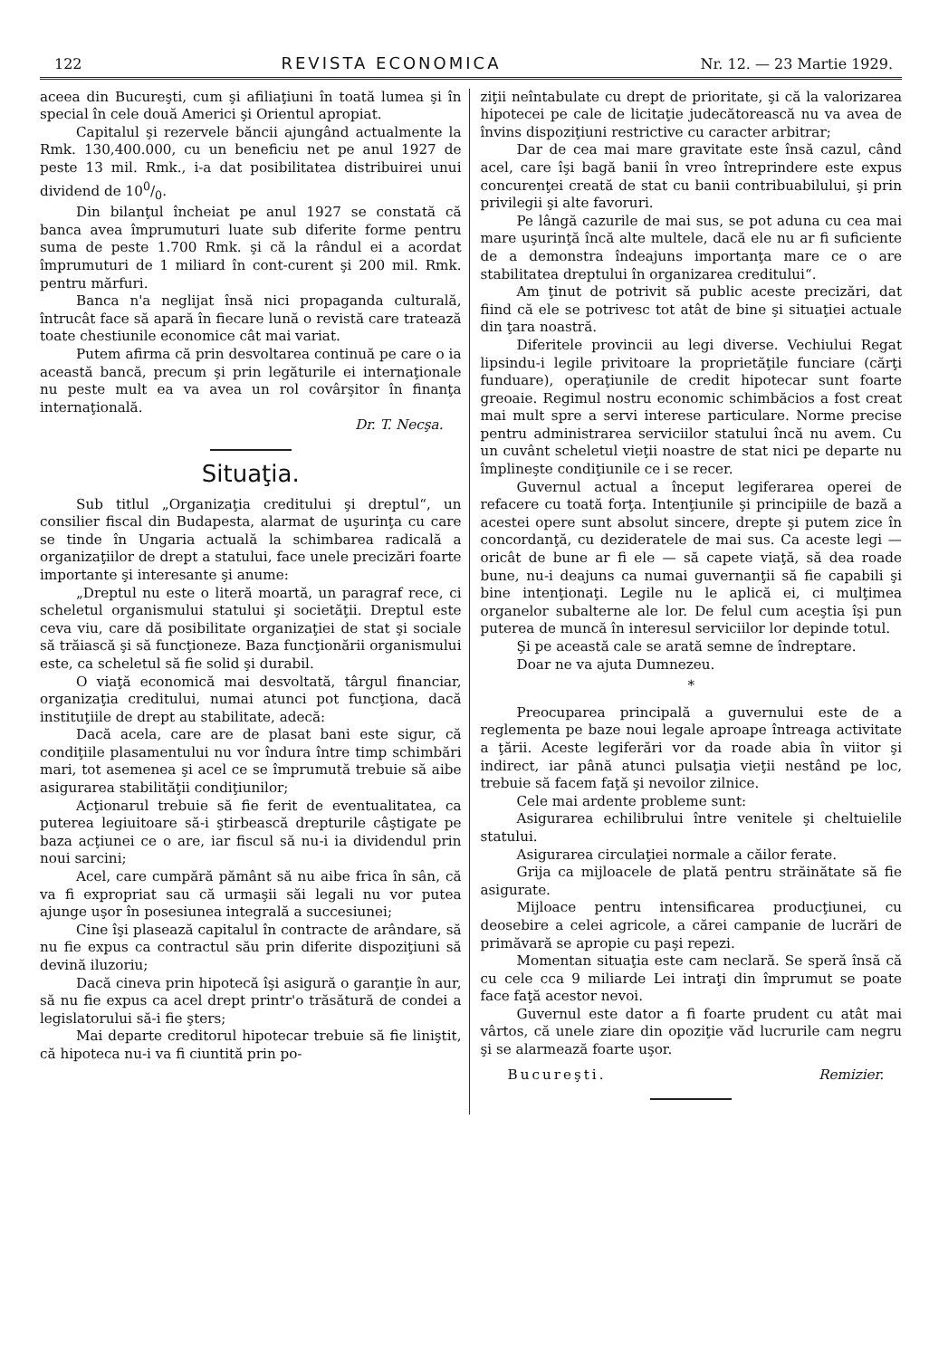122 REVISTA ECONOMICA Nr. 12. — 23 Martie 1929.
aceea din Bucureşti, cum şi afiliaţiuni în toată lumea şi în special în cele două Americi şi Orientul apropiat.
Capitalul şi rezervele băncii ajungând actualmente la Rmk. 130,400.000, cu un beneficiu net pe anul 1927 de peste 13 mil. Rmk., i-a dat posibilitatea distribuirei unui dividend de 100/0.
Din bilanţul încheiat pe anul 1927 se constată că banca avea împrumuturi luate sub diferite forme pentru suma de peste 1.700 Rmk. şi că la rândul ei a acordat împrumuturi de 1 miliard în cont-curent şi 200 mil. Rmk. pentru mărfuri.
Banca n'a neglijat însă nici propaganda culturală, întrucât face să apară în fiecare lună o revistă care tratează toate chestiunile economice cât mai variat.
Putem afirma că prin desvoltarea continuă pe care o ia această bancă, precum şi prin legăturile ei internaţionale nu peste mult ea va avea un rol covârşitor în finanţa internaţională.
Dr. T. Necşa.
Situaţia.
Sub titlul „Organizaţia creditului şi dreptul“, un consilier fiscal din Budapesta, alarmat de uşurinţa cu care se tinde în Ungaria actuală la schimbarea radicală a organizaţiilor de drept a statului, face unele precizări foarte importante şi interesante şi anume:
„Dreptul nu este o literă moartă, un paragraf rece, ci scheletul organismului statului şi societăţii. Dreptul este ceva viu, care dă posibilitate organizaţiei de stat şi sociale să trăiască şi să funcţioneze. Baza funcţionării organismului este, ca scheletul să fie solid şi durabil.
O viaţă economică mai desvoltată, târgul financiar, organizaţia creditului, numai atunci pot funcţiona, dacă instituţiile de drept au stabilitate, adecă:
Dacă acela, care are de plasat bani este sigur, că condiţiile plasamentului nu vor îndura între timp schimbări mari, tot asemenea şi acel ce se împrumută trebuie să aibe asigurarea stabilităţii condiţiunilor;
Acţionarul trebuie să fie ferit de eventualitatea, ca puterea legiuitoare să-i ştirbească drepturile câştigate pe baza acţiunei ce o are, iar fiscul să nu-i ia dividendul prin noui sarcini;
Acel, care cumpără pământ să nu aibe frica în sân, că va fi expropriat sau că urmaşii săi legali nu vor putea ajunge uşor în posesiunea integrală a succesiunei;
Cine îşi plasează capitalul în contracte de arândare, să nu fie expus ca contractul său prin diferite dispoziţiuni să devină iluzoriu;
Dacă cineva prin hipotecă îşi asigură o garanţie în aur, să nu fie expus ca acel drept printr'o trăsătură de condei a legislatorului să-i fie şters;
Mai departe creditorul hipotecar trebuie să fie liniştit, că hipoteca nu-i va fi ciuntită prin po-
ziţii neîntabulate cu drept de prioritate, şi că la valorizarea hipotecei pe cale de licitaţie judecătorească nu va avea de învins dispoziţiuni restrictive cu caracter arbitrar;
Dar de cea mai mare gravitate este însă cazul, când acel, care îşi bagă banii în vreo întreprindere este expus concurenţei creată de stat cu banii contribuabilului, şi prin privilegii şi alte favoruri.
Pe lângă cazurile de mai sus, se pot aduna cu cea mai mare uşurinţă încă alte multele, dacă ele nu ar fi suficiente de a demonstra îndeajuns importanţa mare ce o are stabilitatea dreptului în organizarea creditului“.
Am ţinut de potrivit să public aceste precizări, dat fiind că ele se potrivesc tot atât de bine şi situaţiei actuale din ţara noastră.
Diferitele provincii au legi diverse. Vechiului Regat lipsindu-i legile privitoare la proprietăţile funciare (cărţi funduare), operaţiunile de credit hipotecar sunt foarte greoaie. Regimul nostru economic schimbăcios a fost creat mai mult spre a servi interese particulare. Norme precise pentru administrarea serviciilor statului încă nu avem. Cu un cuvânt scheletul vieţii noastre de stat nici pe departe nu împlineşte condiţiunile ce i se recer.
Guvernul actual a început legiferarea operei de refacere cu toată forţa. Intenţiunile şi principiile de bază a acestei opere sunt absolut sincere, drepte şi putem zice în concordanţă, cu dezideratele de mai sus. Ca aceste legi — oricât de bune ar fi ele — să capete viaţă, să dea roade bune, nu-i deajuns ca numai guvernanţii să fie capabili şi bine intenţionaţi. Legile nu le aplică ei, ci mulţimea organelor subalterne ale lor. De felul cum aceştia îşi pun puterea de muncă în interesul serviciilor lor depinde totul.
Şi pe această cale se arată semne de îndreptare.
Doar ne va ajuta Dumnezeu.
*
Preocuparea principală a guvernului este de a reglementa pe baze noui legale aproape întreaga activitate a ţării. Aceste legiferări vor da roade abia în viitor şi indirect, iar până atunci pulsaţia vieţii nestând pe loc, trebuie să facem faţă şi nevoilor zilnice.
Cele mai ardente probleme sunt:
Asigurarea echilibrului între venitele şi cheltuielile statului.
Asigurarea circulaţiei normale a căilor ferate.
Grija ca mijloacele de plată pentru străinătate să fie asigurate.
Mijloace pentru intensificarea producţiunei, cu deosebire a celei agricole, a cărei campanie de lucrări de primăvară se apropie cu paşi repezi.
Momentan situaţia este cam neclară. Se speră însă că cu cele cca 9 miliarde Lei intraţi din împrumut se poate face faţă acestor nevoi.
Guvernul este dator a fi foarte prudent cu atât mai vârtos, că unele ziare din opoziţie văd lucrurile cam negru şi se alarmează foarte uşor.
Bucureşti. Remizier.